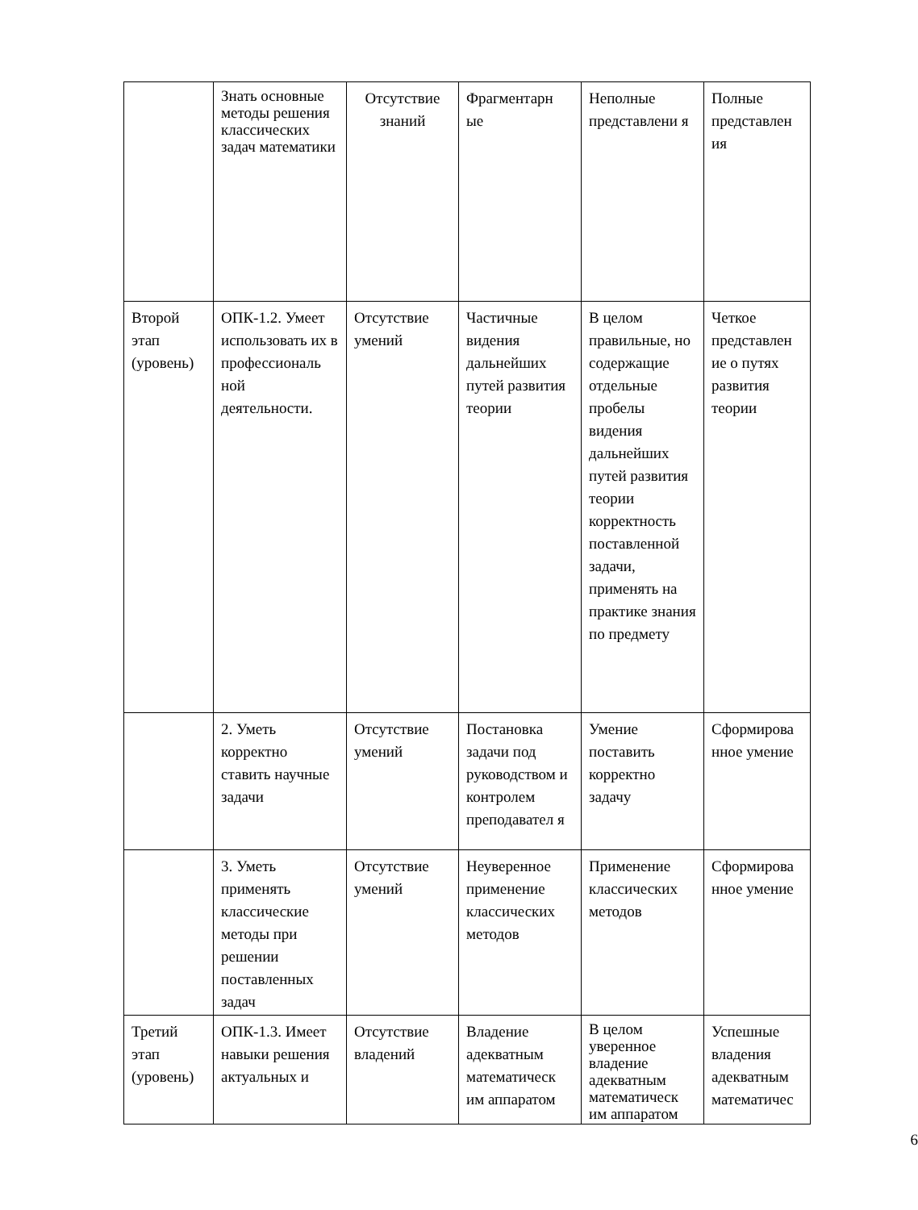| | Знать основные методы решения классических задач математики | Отсутствие знаний | Фрагментарн ые | Неполные представлени я | Полные представлен ия |
| Второй этап (уровень) | ОПК-1.2. Умеет использовать их в профессиональ ной деятельности. | Отсутствие умений | Частичные видения дальнейших путей развития теории | В целом правильные, но содержащие отдельные пробелы видения дальнейших путей развития теории корректность поставленной задачи, применять на практике знания по предмету | Четкое представлен ие о путях развития теории |
| | 2. Уметь корректно ставить научные задачи | Отсутствие умений | Постановка задачи под руководством и контролем преподавател я | Умение поставить корректно задачу | Сформирова нное умение |
| | 3. Уметь применять классические методы при решении поставленных задач | Отсутствие умений | Неуверенное применение классических методов | Применение классических методов | Сформирова нное умение |
| Третий этап (уровень) | ОПК-1.3. Имеет навыки решения актуальных и | Отсутствие владений | Владение адекватным математическ им аппаратом | В целом уверенное владение адекватным математическ им аппаратом | Успешные владения адекватным математичес |
6